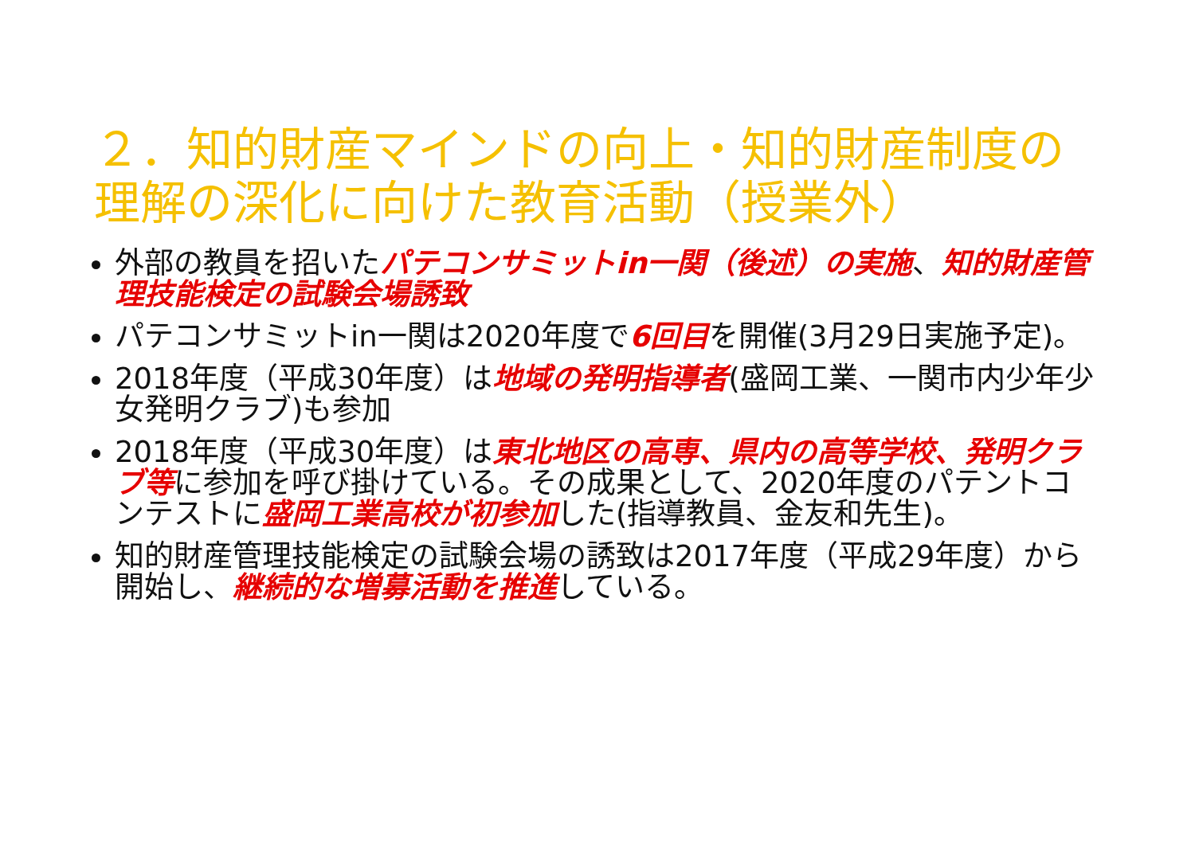２．知的財産マインドの向上・知的財産制度の理解の深化に向けた教育活動（授業外）
外部の教員を招いたパテコンサミットin一関（後述）の実施、知的財産管理技能検定の試験会場誘致
パテコンサミットin一関は2020年度で6回目を開催(3月29日実施予定)。
2018年度（平成30年度）は地域の発明指導者(盛岡工業、一関市内少年少女発明クラブ)も参加
2018年度（平成30年度）は東北地区の高専、県内の高等学校、発明クラブ等に参加を呼び掛けている。その成果として、2020年度のパテントコンテストに盛岡工業高校が初参加した(指導教員、金友和先生)。
知的財産管理技能検定の試験会場の誘致は2017年度（平成29年度）から開始し、継続的な増募活動を推進している。